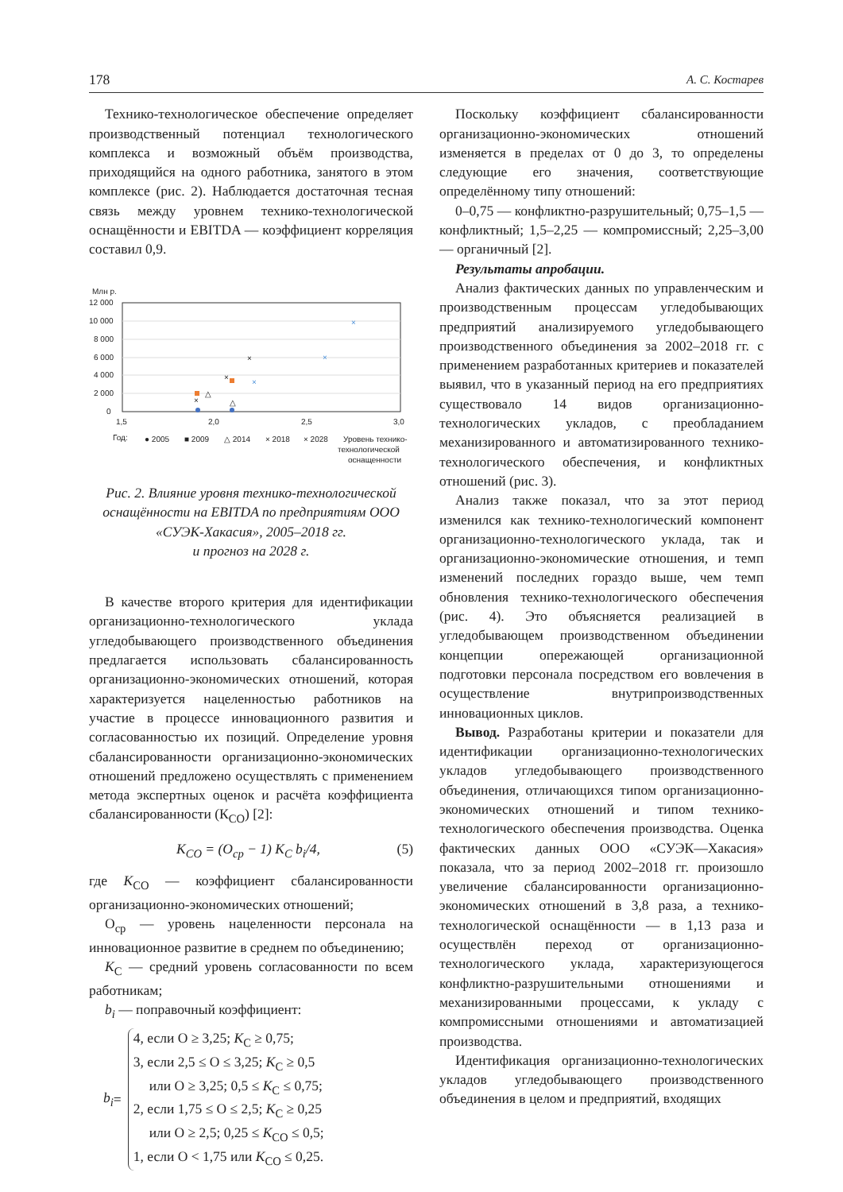178 А. С. Костарев
Технико-технологическое обеспечение определяет производственный потенциал технологического комплекса и возможный объём производства, приходящийся на одного работника, занятого в этом комплексе (рис. 2). Наблюдается достаточная тесная связь между уровнем технико-технологической оснащённости и EBITDA — коэффициент корреляция составил 0,9.
Млн р.
12 000
10 000
8 000
6 000
4 000
2 000
0
1,5
2,0
2,5
3,0
△
△
×
×
×
×
×
×
Год:
● 2005
■ 2009
△ 2014
× 2018
× 2028
Уровень технико-
технологической
оснащенности
Рис. 2. Влияние уровня технико-технологической оснащённости на EBITDA по предприятиям ООО «СУЭК-Хакасия», 2005–2018 гг.
и прогноз на 2028 г.
В качестве второго критерия для идентификации организационно-технологического уклада угледобывающего производственного объединения предлагается использовать сбалансированность организационно-экономических отношений, которая характеризуется нацеленностью работников на участие в процессе инновационного развития и согласованностью их позиций. Определение уровня сбалансированности организационно-экономических отношений предложено осуществлять с применением метода экспертных оценок и расчёта коэффициента сбалансированности (К<sub>СО</sub>) [2]:
K<sub>CO</sub> = (O<sub>ср</sub> − 1) K<sub>C</sub> b<sub>i</sub>/4, (5)
где K<sub>CO</sub> — коэффициент сбалансированности организационно-экономических отношений;
О<sub>ср</sub> — уровень нацеленности персонала на инновационное развитие в среднем по объединению;
K<sub>C</sub> — средний уровень согласованности по всем работникам;
b<sub>i</sub> — поправочный коэффициент:
b<sub>i</sub> =
4, если О ≥ 3,25; K<sub>C</sub> ≥ 0,75;
3, если 2,5 ≤ О ≤ 3,25; K<sub>C</sub> ≥ 0,5
или О ≥ 3,25; 0,5 ≤ K<sub>C</sub> ≤ 0,75;
2, если 1,75 ≤ О ≤ 2,5; K<sub>C</sub> ≥ 0,25
или О ≥ 2,5; 0,25 ≤ K<sub>CO</sub> ≤ 0,5;
1, если О < 1,75 или K<sub>CO</sub> ≤ 0,25.
Поскольку коэффициент сбалансированности организационно-экономических отношений изменяется в пределах от 0 до 3, то определены следующие его значения, соответствующие определённому типу отношений:
0–0,75 — конфликтно-разрушительный; 0,75–1,5 — конфликтный; 1,5–2,25 — компромиссный; 2,25–3,00 — органичный [2].
Результаты апробации.
Анализ фактических данных по управленческим и производственным процессам угледобывающих предприятий анализируемого угледобывающего производственного объединения за 2002–2018 гг. с применением разработанных критериев и показателей выявил, что в указанный период на его предприятиях существовало 14 видов организационно-технологических укладов, с преобладанием механизированного и автоматизированного технико-технологического обеспечения, и конфликтных отношений (рис. 3).
Анализ также показал, что за этот период изменился как технико-технологический компонент организационно-технологического уклада, так и организационно-экономические отношения, и темп изменений последних гораздо выше, чем темп обновления технико-технологического обеспечения (рис. 4). Это объясняется реализацией в угледобывающем производственном объединении концепции опережающей организационной подготовки персонала посредством его вовлечения в осуществление внутрипроизводственных инновационных циклов.
Вывод. Разработаны критерии и показатели для идентификации организационно-технологических укладов угледобывающего производственного объединения, отличающихся типом организационно-экономических отношений и типом технико-технологического обеспечения производства. Оценка фактических данных ООО «СУЭК—Хакасия» показала, что за период 2002–2018 гг. произошло увеличение сбалансированности организационно-экономических отношений в 3,8 раза, а технико-технологической оснащённости — в 1,13 раза и осуществлён переход от организационно-технологического уклада, характеризующегося конфликтно-разрушительными отношениями и механизированными процессами, к укладу с компромиссными отношениями и автоматизацией производства.
Идентификация организационно-технологических укладов угледобывающего производственного объединения в целом и предприятий, входящих